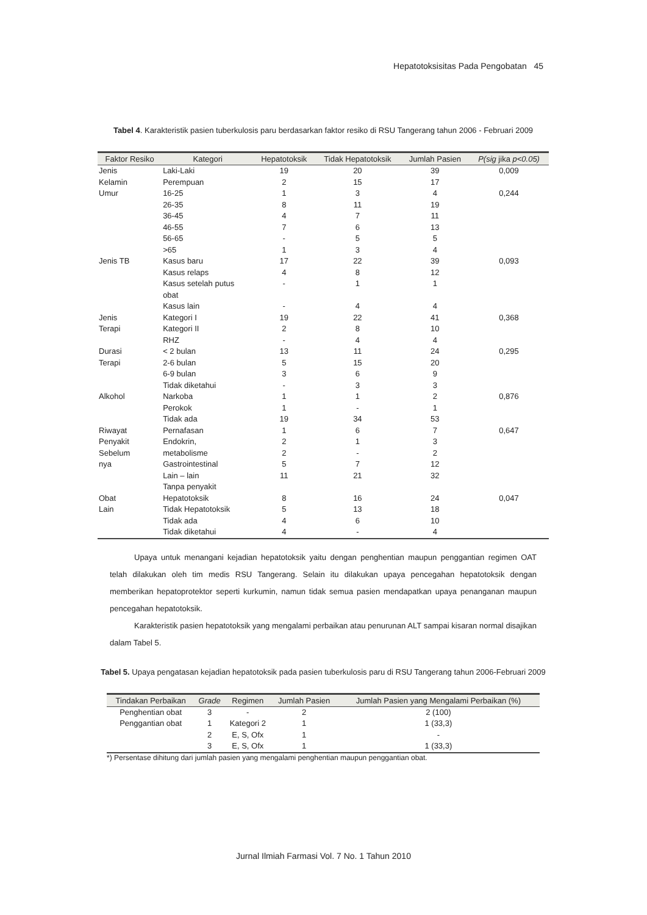Hepatotoksisitas Pada Pengobatan 45
Tabel 4. Karakteristik pasien tuberkulosis paru berdasarkan faktor resiko di RSU Tangerang tahun 2006 - Februari 2009
| Faktor Resiko | Kategori | Hepatotoksik | Tidak Hepatotoksik | Jumlah Pasien | P(sig jika p<0.05) |
| --- | --- | --- | --- | --- | --- |
| Jenis | Laki-Laki | 19 | 20 | 39 | 0,009 |
| Kelamin | Perempuan | 2 | 15 | 17 | |
| Umur | 16-25 | 1 | 3 | 4 | 0,244 |
| | 26-35 | 8 | 11 | 19 | |
| | 36-45 | 4 | 7 | 11 | |
| | 46-55 | 7 | 6 | 13 | |
| | 56-65 | - | 5 | 5 | |
| | >65 | 1 | 3 | 4 | |
| Jenis TB | Kasus baru | 17 | 22 | 39 | 0,093 |
| | Kasus relaps | 4 | 8 | 12 | |
| | Kasus setelah putus obat | - | 1 | 1 | |
| | Kasus lain | - | 4 | 4 | |
| Jenis | Kategori I | 19 | 22 | 41 | 0,368 |
| Terapi | Kategori II | 2 | 8 | 10 | |
| | RHZ | - | 4 | 4 | |
| Durasi | < 2 bulan | 13 | 11 | 24 | 0,295 |
| Terapi | 2-6 bulan | 5 | 15 | 20 | |
| | 6-9 bulan | 3 | 6 | 9 | |
| | Tidak diketahui | - | 3 | 3 | |
| Alkohol | Narkoba | 1 | 1 | 2 | 0,876 |
| | Perokok | 1 | - | 1 | |
| | Tidak ada | 19 | 34 | 53 | |
| Riwayat | Pernafasan | 1 | 6 | 7 | 0,647 |
| Penyakit | Endokrin, | 2 | 1 | 3 | |
| Sebelum | metabolisme | 2 | - | 2 | |
| nya | Gastrointestinal | 5 | 7 | 12 | |
| | Lain – lain Tanpa penyakit | 11 | 21 | 32 | |
| Obat | Hepatotoksik | 8 | 16 | 24 | 0,047 |
| Lain | Tidak Hepatotoksik | 5 | 13 | 18 | |
| | Tidak ada | 4 | 6 | 10 | |
| | Tidak diketahui | 4 | - | 4 | |
Upaya untuk menangani kejadian hepatotoksik yaitu dengan penghentian maupun penggantian regimen OAT telah dilakukan oleh tim medis RSU Tangerang. Selain itu dilakukan upaya pencegahan hepatotoksik dengan memberikan hepatoprotektor seperti kurkumin, namun tidak semua pasien mendapatkan upaya penanganan maupun pencegahan hepatotoksik.
Karakteristik pasien hepatotoksik yang mengalami perbaikan atau penurunan ALT sampai kisaran normal disajikan dalam Tabel 5.
Tabel 5. Upaya pengatasan kejadian hepatotoksik pada pasien tuberkulosis paru di RSU Tangerang tahun 2006-Februari 2009
| Tindakan Perbaikan | Grade | Regimen | Jumlah Pasien | Jumlah Pasien yang Mengalami Perbaikan (%) |
| --- | --- | --- | --- | --- |
| Penghentian obat | 3 | - | 2 | 2 (100) |
| Penggantian obat | 1 | Kategori 2 | 1 | 1 (33,3) |
| | 2 | E, S, Ofx | 1 | - |
| | 3 | E, S, Ofx | 1 | 1 (33,3) |
*) Persentase dihitung dari jumlah pasien yang mengalami penghentian maupun penggantian obat.
Jurnal Ilmiah Farmasi Vol. 7 No. 1 Tahun 2010